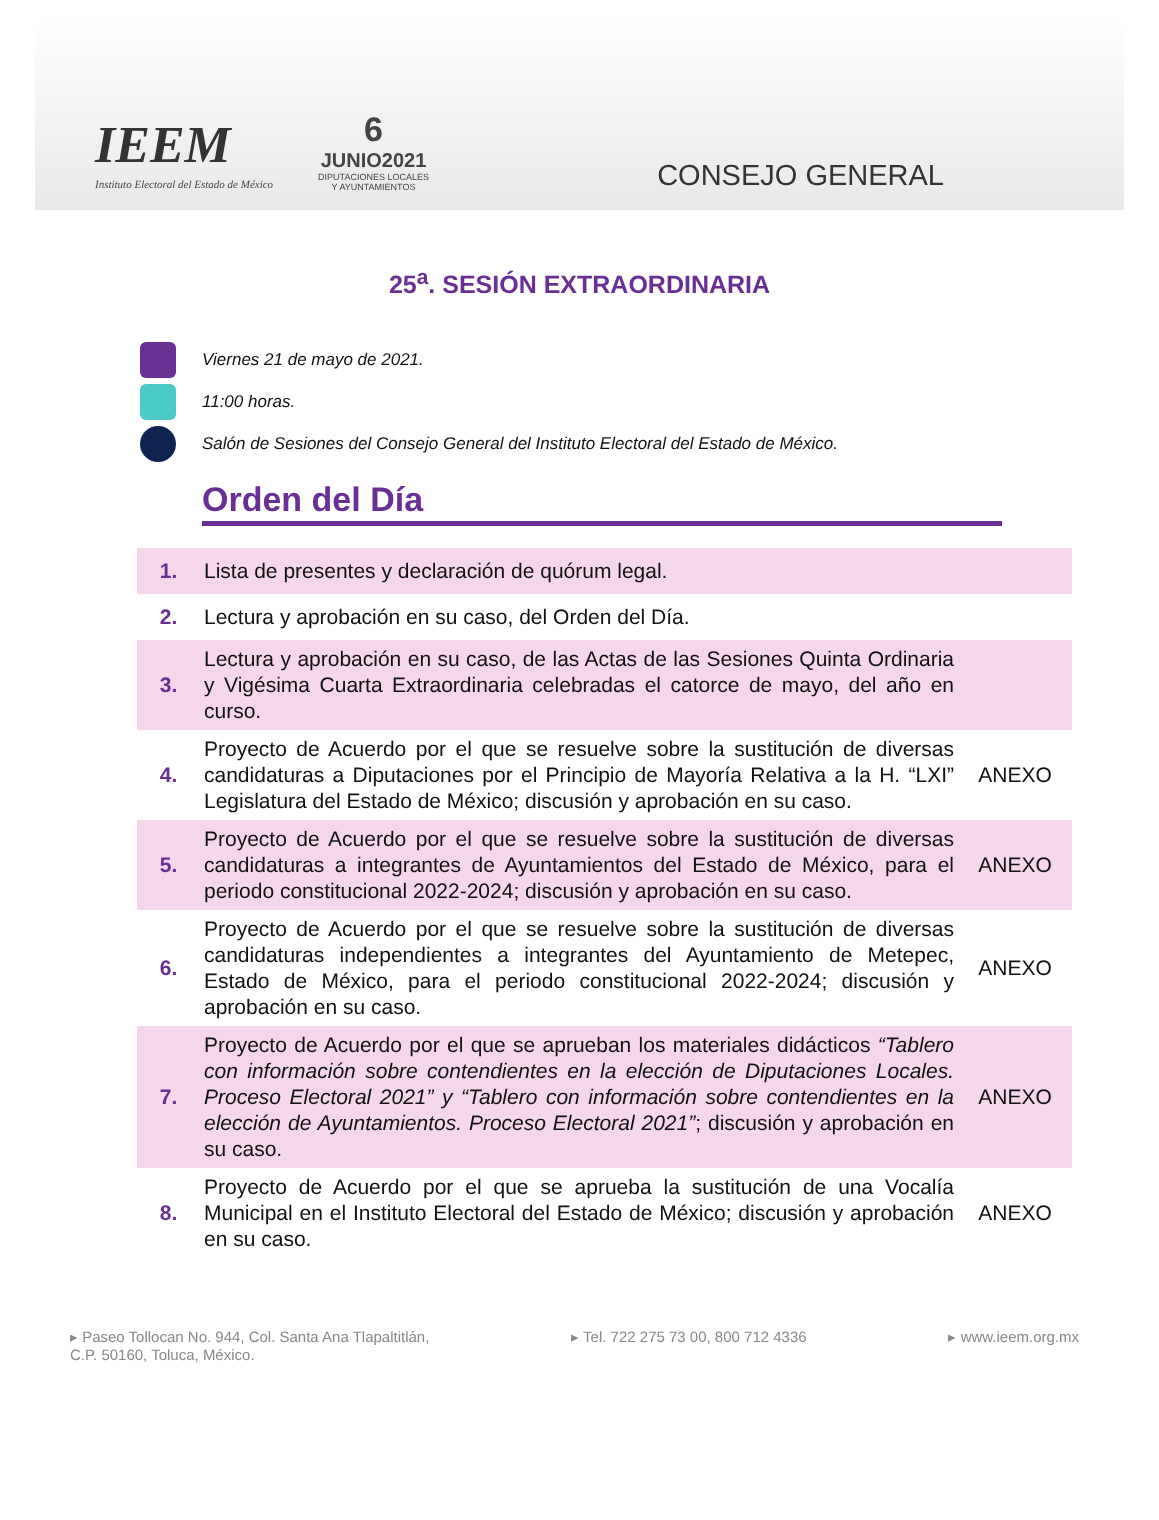IEEM
Instituto Electoral del Estado de México
6
JUNIO2021
DIPUTACIONES LOCALES
Y AYUNTAMIENTOS
CONSEJO GENERAL
25<sup>a</sup>. SESIÓN EXTRAORDINARIA
Viernes 21 de mayo de 2021.
11:00 horas.
Salón de Sesiones del Consejo General del Instituto Electoral del Estado de México.
Orden del Día
| 1. | Lista de presentes y declaración de quórum legal. | |
| 2. | Lectura y aprobación en su caso, del Orden del Día. | |
| 3. | Lectura y aprobación en su caso, de las Actas de las Sesiones Quinta Ordinaria y Vigésima Cuarta Extraordinaria celebradas el catorce de mayo, del año en curso. | |
| 4. | Proyecto de Acuerdo por el que se resuelve sobre la sustitución de diversas candidaturas a Diputaciones por el Principio de Mayoría Relativa a la H. “LXI” Legislatura del Estado de México; discusión y aprobación en su caso. | ANEXO |
| 5. | Proyecto de Acuerdo por el que se resuelve sobre la sustitución de diversas candidaturas a integrantes de Ayuntamientos del Estado de México, para el periodo constitucional 2022-2024; discusión y aprobación en su caso. | ANEXO |
| 6. | Proyecto de Acuerdo por el que se resuelve sobre la sustitución de diversas candidaturas independientes a integrantes del Ayuntamiento de Metepec, Estado de México, para el periodo constitucional 2022-2024; discusión y aprobación en su caso. | ANEXO |
| 7. | Proyecto de Acuerdo por el que se aprueban los materiales didácticos “Tablero con información sobre contendientes en la elección de Diputaciones Locales. Proceso Electoral 2021” y “Tablero con información sobre contendientes en la elección de Ayuntamientos. Proceso Electoral 2021” ; discusión y aprobación en su caso. | ANEXO |
| 8. | Proyecto de Acuerdo por el que se aprueba la sustitución de una Vocalía Municipal en el Instituto Electoral del Estado de México; discusión y aprobación en su caso. | ANEXO |
▸ Paseo Tollocan No. 944, Col. Santa Ana Tlapaltitlán,
C.P. 50160, Toluca, México.
▸ Tel. 722 275 73 00, 800 712 4336
▸ www.ieem.org.mx